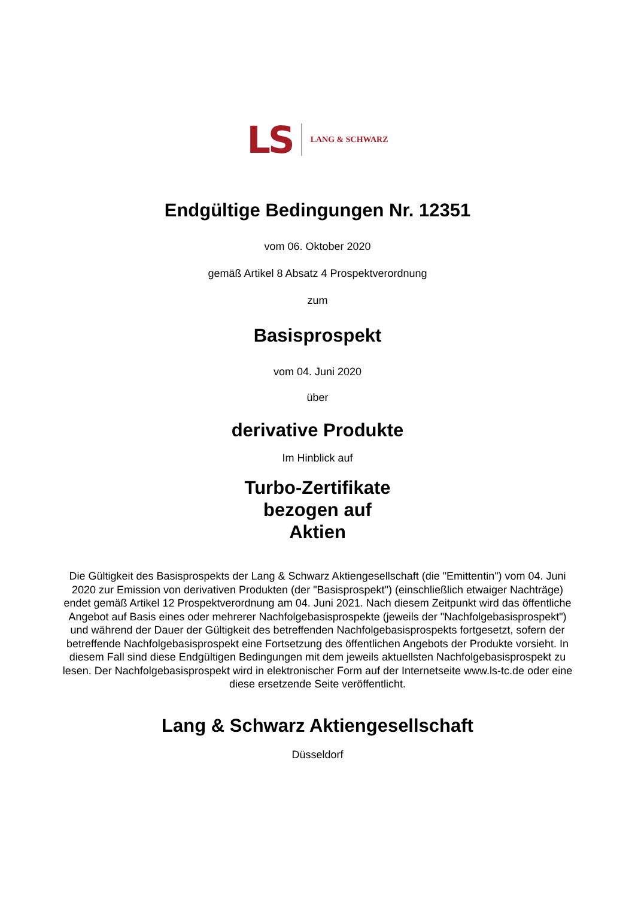LS LANG & SCHWARZ
Endgültige Bedingungen Nr. 12351
vom 06. Oktober 2020
gemäß Artikel 8 Absatz 4 Prospektverordnung
zum
Basisprospekt
vom 04. Juni 2020
über
derivative Produkte
Im Hinblick auf
Turbo-Zertifikate
bezogen auf
Aktien
Die Gültigkeit des Basisprospekts der Lang & Schwarz Aktiengesellschaft (die "Emittentin") vom 04. Juni 2020 zur Emission von derivativen Produkten (der "Basisprospekt") (einschließlich etwaiger Nachträge) endet gemäß Artikel 12 Prospektverordnung am 04. Juni 2021. Nach diesem Zeitpunkt wird das öffentliche Angebot auf Basis eines oder mehrerer Nachfolgebasisprospekte (jeweils der "Nachfolgebasisprospekt") und während der Dauer der Gültigkeit des betreffenden Nachfolgebasisprospekts fortgesetzt, sofern der betreffende Nachfolgebasisprospekt eine Fortsetzung des öffentlichen Angebots der Produkte vorsieht. In diesem Fall sind diese Endgültigen Bedingungen mit dem jeweils aktuellsten Nachfolgebasisprospekt zu lesen. Der Nachfolgebasisprospekt wird in elektronischer Form auf der Internetseite www.ls-tc.de oder eine diese ersetzende Seite veröffentlicht.
Lang & Schwarz Aktiengesellschaft
Düsseldorf